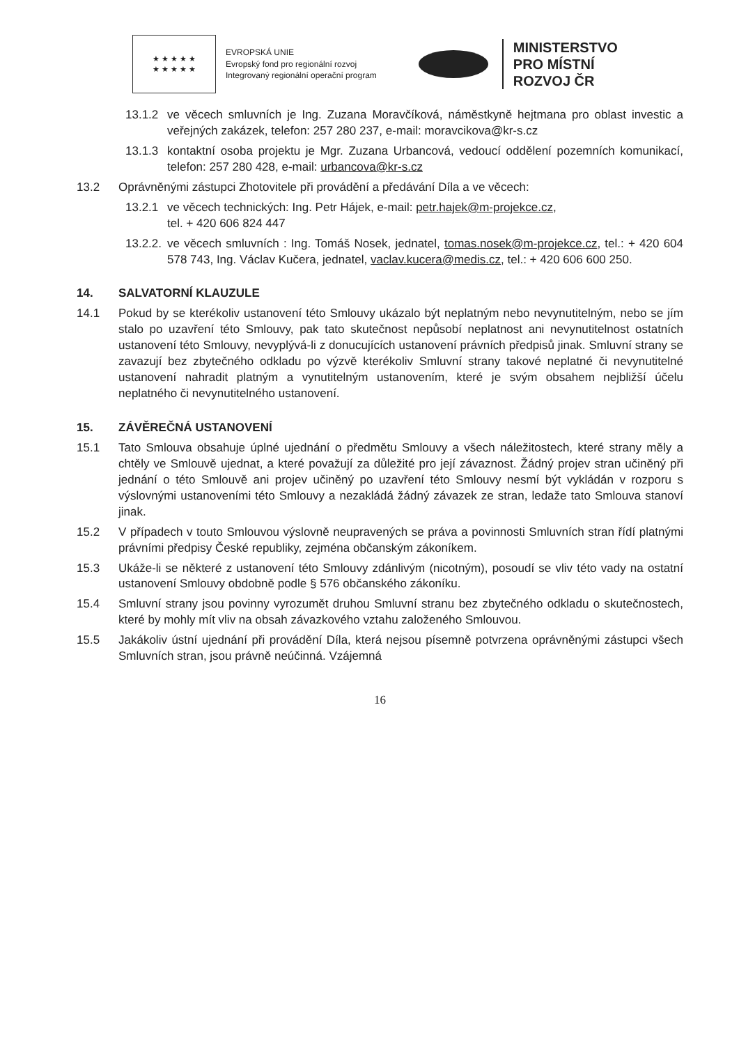★ ★ ★ ★ ★
★ ★ ★ ★ ★
EVROPSKÁ UNIE
Evropský fond pro regionální rozvoj
Integrovaný regionální operační program
MINISTERSTVO
PRO MÍSTNÍ
ROZVOJ ČR
13.1.2 ve věcech smluvních je Ing. Zuzana Moravčíková, náměstkyně hejtmana pro oblast investic a veřejných zakázek, telefon: 257 280 237, e-mail: moravcikova@kr-s.cz
13.1.3 kontaktní osoba projektu je Mgr. Zuzana Urbancová, vedoucí oddělení pozemních komunikací, telefon: 257 280 428, e-mail: urbancova@kr-s.cz
13.2 Oprávněnými zástupci Zhotovitele při provádění a předávání Díla a ve věcech:
13.2.1 ve věcech technických: Ing. Petr Hájek, e-mail: petr.hajek@m-projekce.cz,
tel. + 420 606 824 447
13.2.2. ve věcech smluvních : Ing. Tomáš Nosek, jednatel, tomas.nosek@m-projekce.cz, tel.: + 420 604 578 743, Ing. Václav Kučera, jednatel, vaclav.kucera@medis.cz, tel.: + 420 606 600 250.
14. SALVATORNÍ KLAUZULE
14.1 Pokud by se kterékoliv ustanovení této Smlouvy ukázalo být neplatným nebo nevynutitelným, nebo se jím stalo po uzavření této Smlouvy, pak tato skutečnost nepůsobí neplatnost ani nevynutitelnost ostatních ustanovení této Smlouvy, nevyplývá-li z donucujících ustanovení právních předpisů jinak. Smluvní strany se zavazují bez zbytečného odkladu po výzvě kterékoliv Smluvní strany takové neplatné či nevynutitelné ustanovení nahradit platným a vynutitelným ustanovením, které je svým obsahem nejbližší účelu neplatného či nevynutitelného ustanovení.
15. ZÁVĚREČNÁ USTANOVENÍ
15.1 Tato Smlouva obsahuje úplné ujednání o předmětu Smlouvy a všech náležitostech, které strany měly a chtěly ve Smlouvě ujednat, a které považují za důležité pro její závaznost. Žádný projev stran učiněný při jednání o této Smlouvě ani projev učiněný po uzavření této Smlouvy nesmí být vykládán v rozporu s výslovnými ustanoveními této Smlouvy a nezakládá žádný závazek ze stran, ledaže tato Smlouva stanoví jinak.
15.2 V případech v touto Smlouvou výslovně neupravených se práva a povinnosti Smluvních stran řídí platnými právními předpisy České republiky, zejména občanským zákoníkem.
15.3 Ukáže-li se některé z ustanovení této Smlouvy zdánlivým (nicotným), posoudí se vliv této vady na ostatní ustanovení Smlouvy obdobně podle § 576 občanského zákoníku.
15.4 Smluvní strany jsou povinny vyrozumět druhou Smluvní stranu bez zbytečného odkladu o skutečnostech, které by mohly mít vliv na obsah závazkového vztahu založeného Smlouvou.
15.5 Jakákoliv ústní ujednání při provádění Díla, která nejsou písemně potvrzena oprávněnými zástupci všech Smluvních stran, jsou právně neúčinná. Vzájemná
16